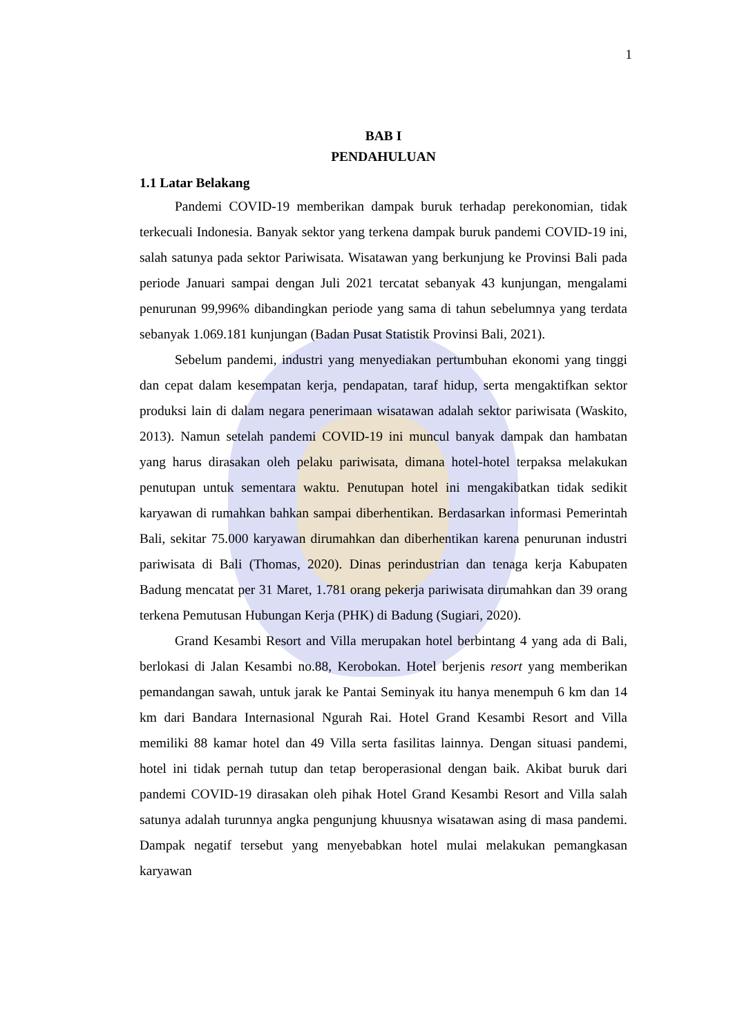1
BAB I
PENDAHULUAN
1.1 Latar Belakang
Pandemi COVID-19 memberikan dampak buruk terhadap perekonomian, tidak terkecuali Indonesia. Banyak sektor yang terkena dampak buruk pandemi COVID-19 ini, salah satunya pada sektor Pariwisata. Wisatawan yang berkunjung ke Provinsi Bali pada periode Januari sampai dengan Juli 2021 tercatat sebanyak 43 kunjungan, mengalami penurunan 99,996% dibandingkan periode yang sama di tahun sebelumnya yang terdata sebanyak 1.069.181 kunjungan (Badan Pusat Statistik Provinsi Bali, 2021).
Sebelum pandemi, industri yang menyediakan pertumbuhan ekonomi yang tinggi dan cepat dalam kesempatan kerja, pendapatan, taraf hidup, serta mengaktifkan sektor produksi lain di dalam negara penerimaan wisatawan adalah sektor pariwisata (Waskito, 2013). Namun setelah pandemi COVID-19 ini muncul banyak dampak dan hambatan yang harus dirasakan oleh pelaku pariwisata, dimana hotel-hotel terpaksa melakukan penutupan untuk sementara waktu. Penutupan hotel ini mengakibatkan tidak sedikit karyawan di rumahkan bahkan sampai diberhentikan. Berdasarkan informasi Pemerintah Bali, sekitar 75.000 karyawan dirumahkan dan diberhentikan karena penurunan industri pariwisata di Bali (Thomas, 2020). Dinas perindustrian dan tenaga kerja Kabupaten Badung mencatat per 31 Maret, 1.781 orang pekerja pariwisata dirumahkan dan 39 orang terkena Pemutusan Hubungan Kerja (PHK) di Badung (Sugiari, 2020).
Grand Kesambi Resort and Villa merupakan hotel berbintang 4 yang ada di Bali, berlokasi di Jalan Kesambi no.88, Kerobokan. Hotel berjenis resort yang memberikan pemandangan sawah, untuk jarak ke Pantai Seminyak itu hanya menempuh 6 km dan 14 km dari Bandara Internasional Ngurah Rai. Hotel Grand Kesambi Resort and Villa memiliki 88 kamar hotel dan 49 Villa serta fasilitas lainnya. Dengan situasi pandemi, hotel ini tidak pernah tutup dan tetap beroperasional dengan baik. Akibat buruk dari pandemi COVID-19 dirasakan oleh pihak Hotel Grand Kesambi Resort and Villa salah satunya adalah turunnya angka pengunjung khuusnya wisatawan asing di masa pandemi. Dampak negatif tersebut yang menyebabkan hotel mulai melakukan pemangkasan karyawan